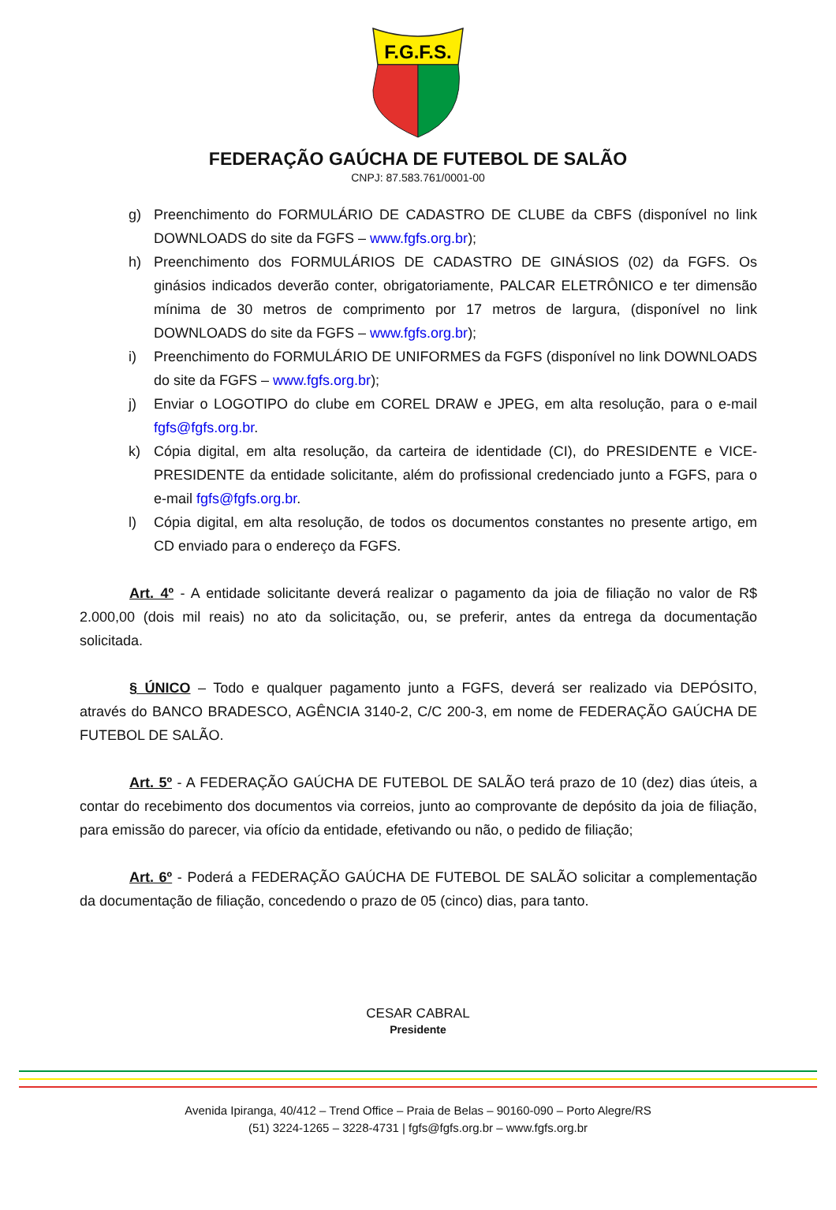F.G.F.S.
FEDERAÇÃO GAÚCHA DE FUTEBOL DE SALÃO
CNPJ: 87.583.761/0001-00
g) Preenchimento do FORMULÁRIO DE CADASTRO DE CLUBE da CBFS (disponível no link DOWNLOADS do site da FGFS – www.fgfs.org.br);
h) Preenchimento dos FORMULÁRIOS DE CADASTRO DE GINÁSIOS (02) da FGFS. Os ginásios indicados deverão conter, obrigatoriamente, PALCAR ELETRÔNICO e ter dimensão mínima de 30 metros de comprimento por 17 metros de largura, (disponível no link DOWNLOADS do site da FGFS – www.fgfs.org.br);
i) Preenchimento do FORMULÁRIO DE UNIFORMES da FGFS (disponível no link DOWNLOADS do site da FGFS – www.fgfs.org.br);
j) Enviar o LOGOTIPO do clube em COREL DRAW e JPEG, em alta resolução, para o e-mail fgfs@fgfs.org.br.
k) Cópia digital, em alta resolução, da carteira de identidade (CI), do PRESIDENTE e VICE-PRESIDENTE da entidade solicitante, além do profissional credenciado junto a FGFS, para o e-mail fgfs@fgfs.org.br.
l) Cópia digital, em alta resolução, de todos os documentos constantes no presente artigo, em CD enviado para o endereço da FGFS.
Art. 4º - A entidade solicitante deverá realizar o pagamento da joia de filiação no valor de R$ 2.000,00 (dois mil reais) no ato da solicitação, ou, se preferir, antes da entrega da documentação solicitada.
§ ÚNICO – Todo e qualquer pagamento junto a FGFS, deverá ser realizado via DEPÓSITO, através do BANCO BRADESCO, AGÊNCIA 3140-2, C/C 200-3, em nome de FEDERAÇÃO GAÚCHA DE FUTEBOL DE SALÃO.
Art. 5º - A FEDERAÇÃO GAÚCHA DE FUTEBOL DE SALÃO terá prazo de 10 (dez) dias úteis, a contar do recebimento dos documentos via correios, junto ao comprovante de depósito da joia de filiação, para emissão do parecer, via ofício da entidade, efetivando ou não, o pedido de filiação;
Art. 6º - Poderá a FEDERAÇÃO GAÚCHA DE FUTEBOL DE SALÃO solicitar a complementação da documentação de filiação, concedendo o prazo de 05 (cinco) dias, para tanto.
CESAR CABRAL
Presidente
Avenida Ipiranga, 40/412 – Trend Office – Praia de Belas – 90160-090 – Porto Alegre/RS
(51) 3224-1265 – 3228-4731 | fgfs@fgfs.org.br – www.fgfs.org.br